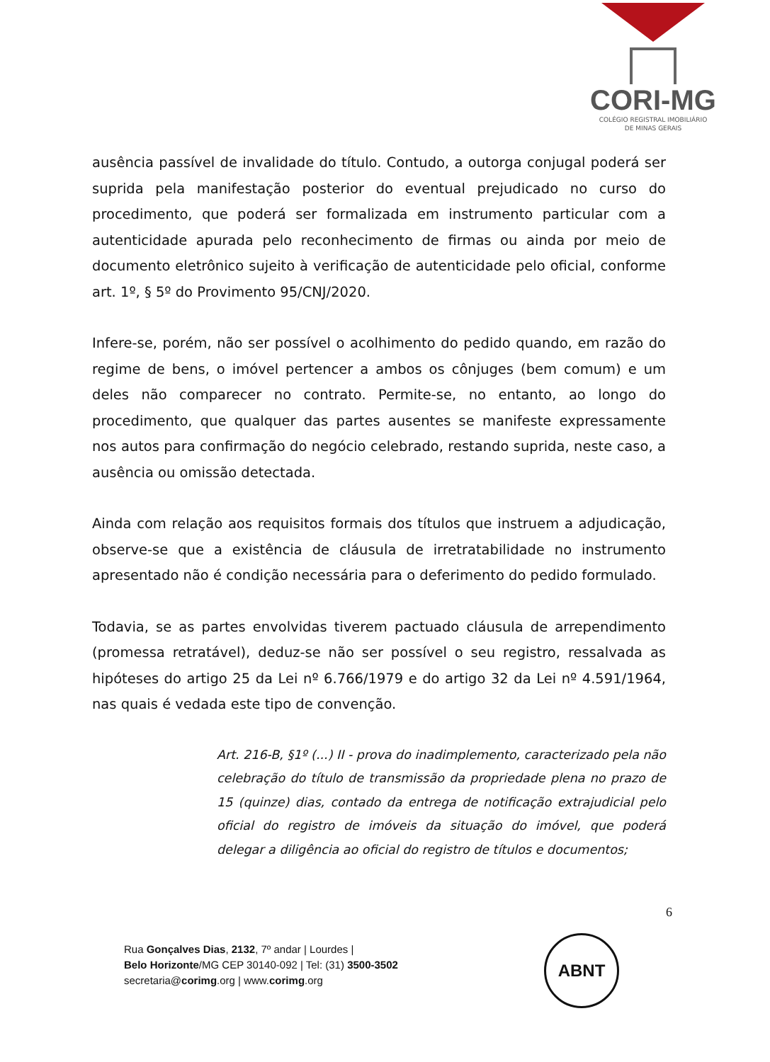CORI-MG
COLÉGIO REGISTRAL IMOBILIÁRIO
DE MINAS GERAIS
ausência passível de invalidade do título. Contudo, a outorga conjugal poderá ser suprida pela manifestação posterior do eventual prejudicado no curso do procedimento, que poderá ser formalizada em instrumento particular com a autenticidade apurada pelo reconhecimento de firmas ou ainda por meio de documento eletrônico sujeito à verificação de autenticidade pelo oficial, conforme art. 1º, § 5º do Provimento 95/CNJ/2020.
Infere-se, porém, não ser possível o acolhimento do pedido quando, em razão do regime de bens, o imóvel pertencer a ambos os cônjuges (bem comum) e um deles não comparecer no contrato. Permite-se, no entanto, ao longo do procedimento, que qualquer das partes ausentes se manifeste expressamente nos autos para confirmação do negócio celebrado, restando suprida, neste caso, a ausência ou omissão detectada.
Ainda com relação aos requisitos formais dos títulos que instruem a adjudicação, observe-se que a existência de cláusula de irretratabilidade no instrumento apresentado não é condição necessária para o deferimento do pedido formulado.
Todavia, se as partes envolvidas tiverem pactuado cláusula de arrependimento (promessa retratável), deduz-se não ser possível o seu registro, ressalvada as hipóteses do artigo 25 da Lei nº 6.766/1979 e do artigo 32 da Lei nº 4.591/1964, nas quais é vedada este tipo de convenção.
Art. 216-B, §1º (...) II - prova do inadimplemento, caracterizado pela não celebração do título de transmissão da propriedade plena no prazo de 15 (quinze) dias, contado da entrega de notificação extrajudicial pelo oficial do registro de imóveis da situação do imóvel, que poderá delegar a diligência ao oficial do registro de títulos e documentos;
6
Rua Gonçalves Dias, 2132, 7º andar | Lourdes |
Belo Horizonte/MG CEP 30140-092 | Tel: (31) 3500-3502
secretaria@corimg.org | www.corimg.org
ABNT